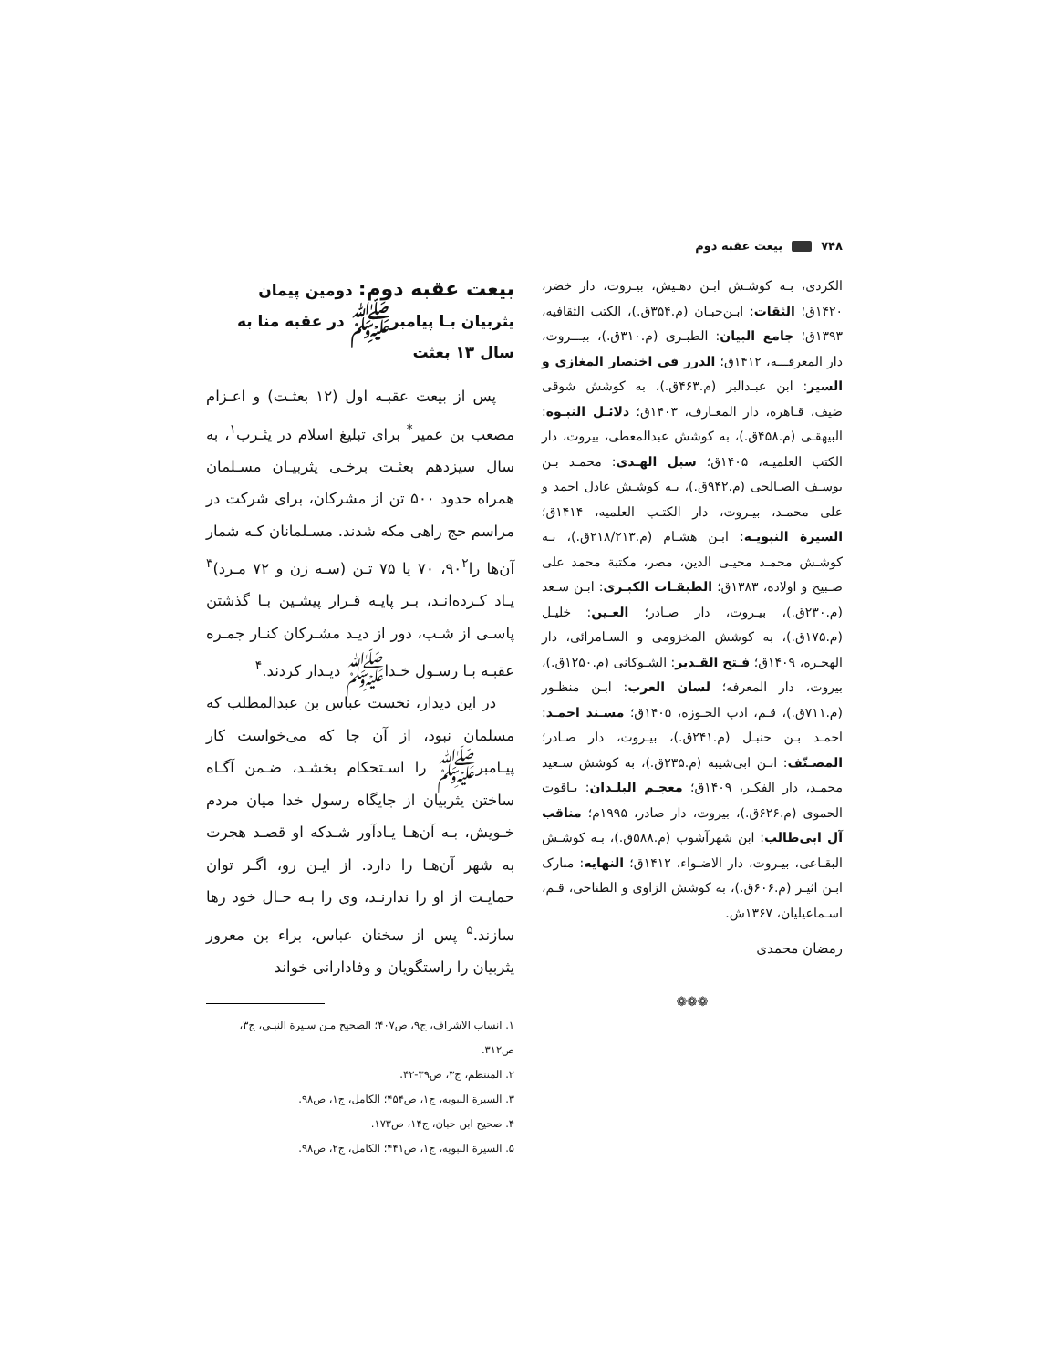۷۴۸ بیعت عقبه دوم
الکردی، بـه کوشـش ابـن دهـیش، بیـروت، دار خضر، ۱۴۲۰ق؛ الثقات: ابـن‌حبـان (م.۳۵۴ق.)، الکتب الثقافیه، ۱۳۹۳ق؛ جامع البیان: الطبـری (م.۳۱۰ق.)، بیـــروت، دار المعرفـــه، ۱۴۱۲ق؛ الدرر فی اختصار المغازی و السیر: ابن عبـدالبر (م.۴۶۳ق.)، به کوشش شوقی ضیف، قـاهره، دار المعـارف، ۱۴۰۳ق؛ دلائـل النبـوه: البیهقـی (م.۴۵۸ق.)، به کوشش عبدالمعطی، بیروت، دار الکتب العلمیـه، ۱۴۰۵ق؛ سبل الهـدی: محمـد بـن یوسـف الصـالحی (م.۹۴۲ق.)، بـه کوشـش عادل احمد و علی محمـد، بیـروت، دار الکتـب العلمیه، ۱۴۱۴ق؛ السیرة النبویـه: ابـن هشـام (م.۲۱۸/۲۱۳ق.)، بـه کوشـش محمـد محیـی الدین، مصر، مکتبة محمد علی صـبیح و اولاده، ۱۳۸۳ق؛ الطبقـات الکبـری: ابـن سـعد (م.۲۳۰ق.)، بیـروت، دار صـادر؛ العـین: خلیـل (م.۱۷۵ق.)، به کوشش المخزومی و السـامرائی، دار الهجـره، ۱۴۰۹ق؛ فـتح القـدیر: الشـوکانی (م.۱۲۵۰ق.)، بیروت، دار المعرفه؛ لسان العرب: ابـن منظـور (م.۷۱۱ق.)، قـم، ادب الحـوزه، ۱۴۰۵ق؛ مسـند احمـد: احمـد بـن حنبـل (م.۲۴۱ق.)، بیـروت، دار صـادر؛ المصـنّف: ابـن ابی‌شیبه (م.۲۳۵ق.)، به کوشش سـعید محمـد، دار الفکـر، ۱۴۰۹ق؛ معجـم البلـدان: یـاقوت الحموی (م.۶۲۶ق.)، بیروت، دار صادر، ۱۹۹۵م؛ مناقب آل ابی‌طالب: ابن شهرآشوب (م.۵۸۸ق.)، بـه کوشـش البقـاعی، بیـروت، دار الاضـواء، ۱۴۱۲ق؛ النهایه: مبارک ابـن اثیـر (م.۶۰۶ق.)، به کوشش الزاوی و الطناحی، قـم، اسـماعیلیان، ۱۳۶۷ش.
رمضان محمدی
❁❁❁
بیعت عقبه دوم: دومین پیمان یثربیان بـا پیامبرﷺ در عقبه منا به سال ۱۳ بعثت
پس از بیعت عقبـه اول (۱۲ بعثـت) و اعـزام مصعب بن عمیر<sup>*</sup> برای تبلیغ اسلام در یثـرب<sup>۱</sup>، به سال سیزدهم بعثـت برخـی یثربیـان مسـلمان همراه حدود ۵۰۰ تن از مشرکان، برای شرکت در مراسم حج راهی مکه شدند. مسـلمانان کـه شمار آن‌ها را۹۰<sup>۲</sup>، ۷۰ یا ۷۵ تـن (سـه زن و ۷۲ مـرد)<sup>۳</sup> یـاد کـرده‌انـد، بـر پایـه قـرار پیشـین بـا گذشتن پاسـی از شـب، دور از دیـد مشـرکان کنـار جمـره عقبـه بـا رسـول خـداﷺ دیـدار کردند.<sup>۴</sup>
در این دیدار، نخست عباس بن عبدالمطلب که مسلمان نبود، از آن جا که می‌خواست کار پیـامبرﷺ را اسـتحکام بخشـد، ضـمن آگـاه ساختن یثربیان از جایگاه رسول خدا میان مردم خـویش، بـه آن‌هـا یـادآور شـدکه او قصـد هجرت به شهر آن‌هـا را دارد. از ایـن رو، اگـر توان حمایـت از او را ندارنـد، وی را بـه حـال خود رها سازند.<sup>۵</sup> پس از سخنان عباس، براء بن معرور یثربیان را راستگویان و وفادارانی خواند
۱. انساب الاشراف، ج۹، ص۴۰۷؛ الصحیح مـن سـیرة النبـی، ج۳، ص۳۱۲.
۲. المنتظم، ج۳، ص۳۹-۴۲.
۳. السیرة النبویه، ج۱، ص۴۵۴؛ الکامل، ج۱، ص۹۸.
۴. صحیح ابن حبان، ج۱۴، ص۱۷۳.
۵. السیرة النبویه، ج۱، ص۴۴۱؛ الکامل، ج۲، ص۹۸.